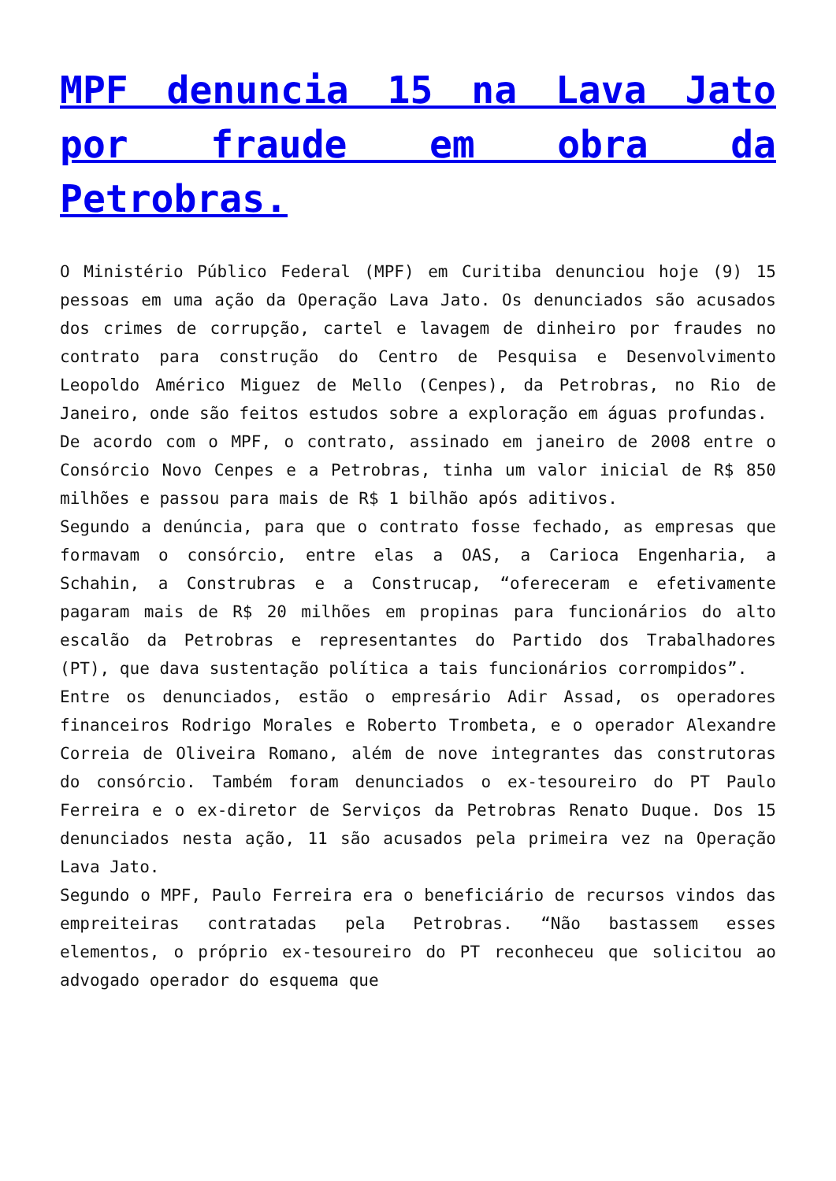MPF denuncia 15 na Lava Jato por fraude em obra da Petrobras.
O Ministério Público Federal (MPF) em Curitiba denunciou hoje (9) 15 pessoas em uma ação da Operação Lava Jato. Os denunciados são acusados dos crimes de corrupção, cartel e lavagem de dinheiro por fraudes no contrato para construção do Centro de Pesquisa e Desenvolvimento Leopoldo Américo Miguez de Mello (Cenpes), da Petrobras, no Rio de Janeiro, onde são feitos estudos sobre a exploração em águas profundas.
De acordo com o MPF, o contrato, assinado em janeiro de 2008 entre o Consórcio Novo Cenpes e a Petrobras, tinha um valor inicial de R$ 850 milhões e passou para mais de R$ 1 bilhão após aditivos.
Segundo a denúncia, para que o contrato fosse fechado, as empresas que formavam o consórcio, entre elas a OAS, a Carioca Engenharia, a Schahin, a Construbras e a Construcap, “ofereceram e efetivamente pagaram mais de R$ 20 milhões em propinas para funcionários do alto escalão da Petrobras e representantes do Partido dos Trabalhadores (PT), que dava sustentação política a tais funcionários corrompidos”.
Entre os denunciados, estão o empresário Adir Assad, os operadores financeiros Rodrigo Morales e Roberto Trombeta, e o operador Alexandre Correia de Oliveira Romano, além de nove integrantes das construtoras do consórcio. Também foram denunciados o ex-tesoureiro do PT Paulo Ferreira e o ex-diretor de Serviços da Petrobras Renato Duque. Dos 15 denunciados nesta ação, 11 são acusados pela primeira vez na Operação Lava Jato.
Segundo o MPF, Paulo Ferreira era o beneficiário de recursos vindos das empreiteiras contratadas pela Petrobras. “Não bastassem esses elementos, o próprio ex-tesoureiro do PT reconheceu que solicitou ao advogado operador do esquema que